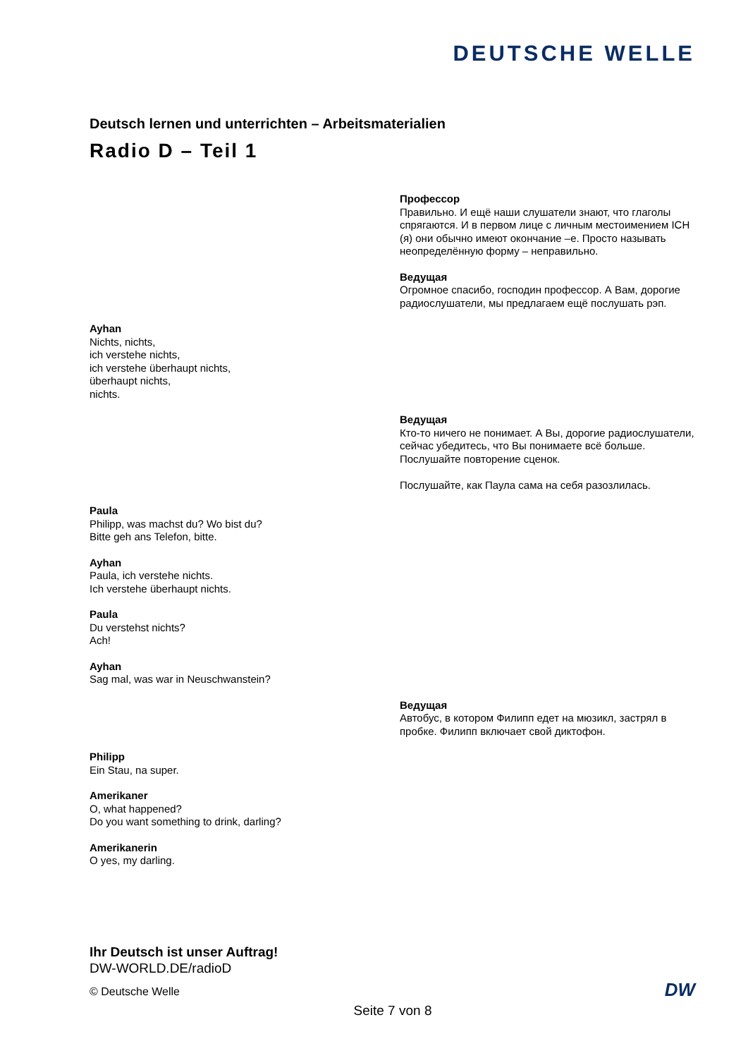DEUTSCHE WELLE
Deutsch lernen und unterrichten – Arbeitsmaterialien
Radio D – Teil 1
Профессор
Правильно. И ещё наши слушатели знают, что глаголы спрягаются. И в первом лице с личным местоимением ICH (я) они обычно имеют окончание –e. Просто называть неопределённую форму – неправильно.
Ведущая
Огромное спасибо, господин профессор. А Вам, дорогие радиослушатели, мы предлагаем ещё послушать рэп.
Ayhan
Nichts, nichts,
ich verstehe nichts,
ich verstehe überhaupt nichts,
überhaupt nichts,
nichts.
Ведущая
Кто-то ничего не понимает. А Вы, дорогие радиослушатели, сейчас убедитесь, что Вы понимаете всё больше. Послушайте повторение сценок.
Послушайте, как Паула сама на себя разозлилась.
Paula
Philipp, was machst du? Wo bist du?
Bitte geh ans Telefon, bitte.
Ayhan
Paula, ich verstehe nichts.
Ich verstehe überhaupt nichts.
Paula
Du verstehst nichts?
Ach!
Ayhan
Sag mal, was war in Neuschwanstein?
Ведущая
Автобус, в котором Филипп едет на мюзикл, застрял в пробке. Филипп включает свой диктофон.
Philipp
Ein Stau, na super.
Amerikaner
O, what happened?
Do you want something to drink, darling?
Amerikanerin
O yes, my darling.
Ihr Deutsch ist unser Auftrag!
DW-WORLD.DE/radioD
© Deutsche Welle
Seite 7 von 8
DW